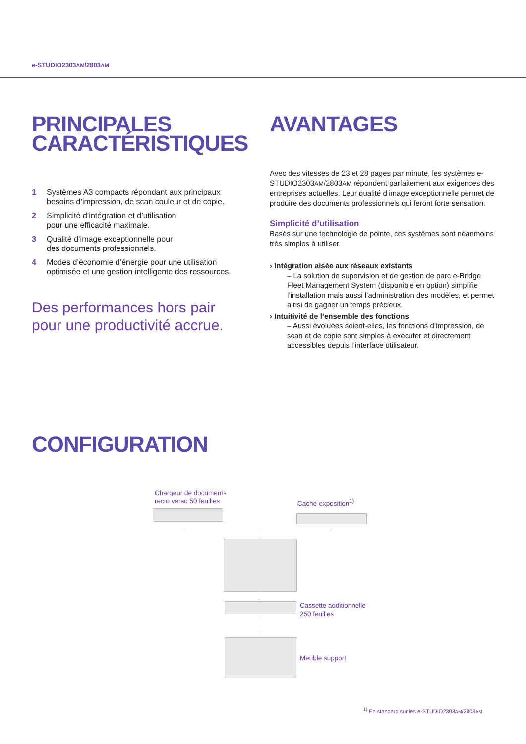e-STUDIO2303AM/2803AM
PRINCIPALES
CARACTÉRISTIQUES
1 Systèmes A3 compacts répondant aux principaux besoins d’impression, de scan couleur et de copie.
2 Simplicité d’intégration et d’utilisation
pour une efficacité maximale.
3 Qualité d’image exceptionnelle pour
des documents professionnels.
4 Modes d’économie d’énergie pour une utilisation optimisée et une gestion intelligente des ressources.
Des performances hors pair pour une productivité accrue.
AVANTAGES
Avec des vitesses de 23 et 28 pages par minute, les systèmes e-STUDIO2303AM/2803AM répondent parfaitement aux exigences des entreprises actuelles. Leur qualité d’image exceptionnelle permet de produire des documents professionnels qui feront forte sensation.
Simplicité d’utilisation
Basés sur une technologie de pointe, ces systèmes sont néanmoins très simples à utiliser.
› Intégration aisée aux réseaux existants
– La solution de supervision et de gestion de parc e-Bridge Fleet Management System (disponible en option) simplifie l’installation mais aussi l’administration des modèles, et permet ainsi de gagner un temps précieux.
› Intuitivité de l’ensemble des fonctions
– Aussi évoluées soient-elles, les fonctions d’impression, de scan et de copie sont simples à exécuter et directement accessibles depuis l’interface utilisateur.
CONFIGURATION
Chargeur de documents
recto verso 50 feuilles
Cache-exposition<sup>1)</sup>
Cassette additionnelle
250 feuilles
Meuble support
<sup>1)</sup> En standard sur les e-STUDIO2303AM/2803AM